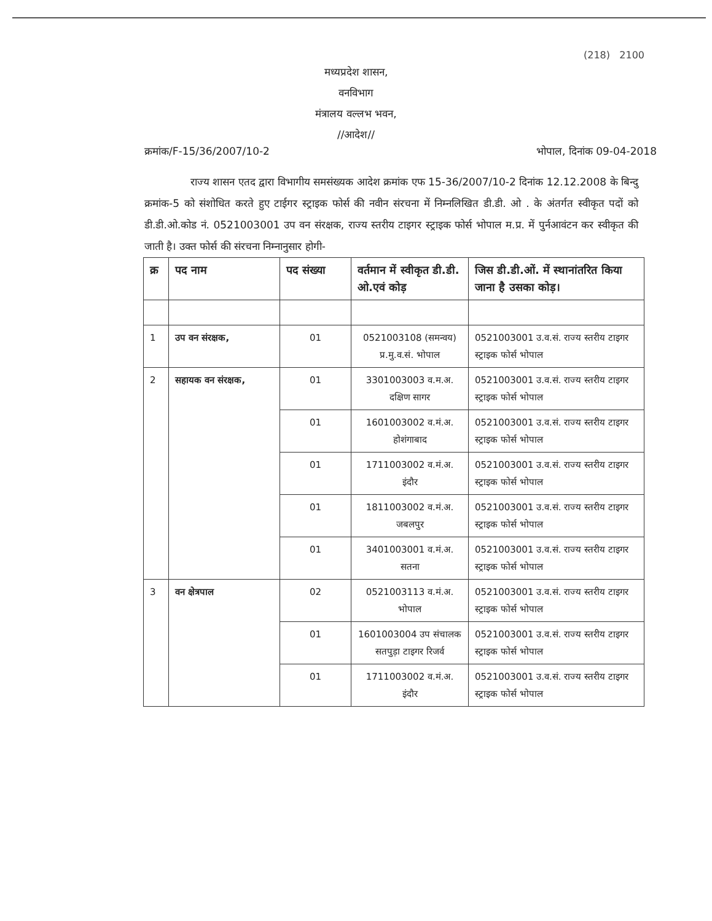(218) 2100
मध्यप्रदेश शासन,
वनविभाग
मंत्रालय वल्लभ भवन,
//आदेश//
क्रमांक/F-15/36/2007/10-2 भोपाल, दिनांक 09-04-2018
राज्य शासन एतद द्वारा विभागीय समसंख्यक आदेश क्रमांक एफ 15-36/2007/10-2 दिनांक 12.12.2008 के बिन्दु क्रमांक-5 को संशोधित करते हुए टाईगर स्ट्राइक फोर्स की नवीन संरचना में निम्नलिखित डी.डी. ओ . के अंतर्गत स्वीकृत पदों को डी.डी.ओ.कोड नं. 0521003001 उप वन संरक्षक, राज्य स्तरीय टाइगर स्ट्राइक फोर्स भोपाल म.प्र. में पुर्नआवंटन कर स्वीकृत की जाती है। उक्त फोर्स की संरचना निम्नानुसार होगी-
| क्र | पद नाम | पद संख्या | वर्तमान में स्वीकृत डी.डी. ओ.एवं कोड़ | जिस डी.डी.ओं. में स्थानांतरित किया जाना है उसका कोड़। |
| --- | --- | --- | --- | --- |
| 1 | उप वन संरक्षक, | 01 | 0521003108 (समन्वय) प्र.मु.व.सं. भोपाल | 0521003001 उ.व.सं. राज्य स्तरीय टाइगर स्ट्राइक फोर्स भोपाल |
| 2 | सहायक वन संरक्षक, | 01 | 3301003003 व.म.अ. दक्षिण सागर | 0521003001 उ.व.सं. राज्य स्तरीय टाइगर स्ट्राइक फोर्स भोपाल |
| | | 01 | 1601003002 व.मं.अ. होशंगाबाद | 0521003001 उ.व.सं. राज्य स्तरीय टाइगर स्ट्राइक फोर्स भोपाल |
| | | 01 | 1711003002 व.मं.अ. इंदौर | 0521003001 उ.व.सं. राज्य स्तरीय टाइगर स्ट्राइक फोर्स भोपाल |
| | | 01 | 1811003002 व.मं.अ. जबलपुर | 0521003001 उ.व.सं. राज्य स्तरीय टाइगर स्ट्राइक फोर्स भोपाल |
| | | 01 | 3401003001 व.मं.अ. सतना | 0521003001 उ.व.सं. राज्य स्तरीय टाइगर स्ट्राइक फोर्स भोपाल |
| 3 | वन क्षेत्रपाल | 02 | 0521003113 व.मं.अ. भोपाल | 0521003001 उ.व.सं. राज्य स्तरीय टाइगर स्ट्राइक फोर्स भोपाल |
| | | 01 | 1601003004 उप संचालक सतपुड़ा टाइगर रिजर्व | 0521003001 उ.व.सं. राज्य स्तरीय टाइगर स्ट्राइक फोर्स भोपाल |
| | | 01 | 1711003002 व.मं.अ. इंदौर | 0521003001 उ.व.सं. राज्य स्तरीय टाइगर स्ट्राइक फोर्स भोपाल |